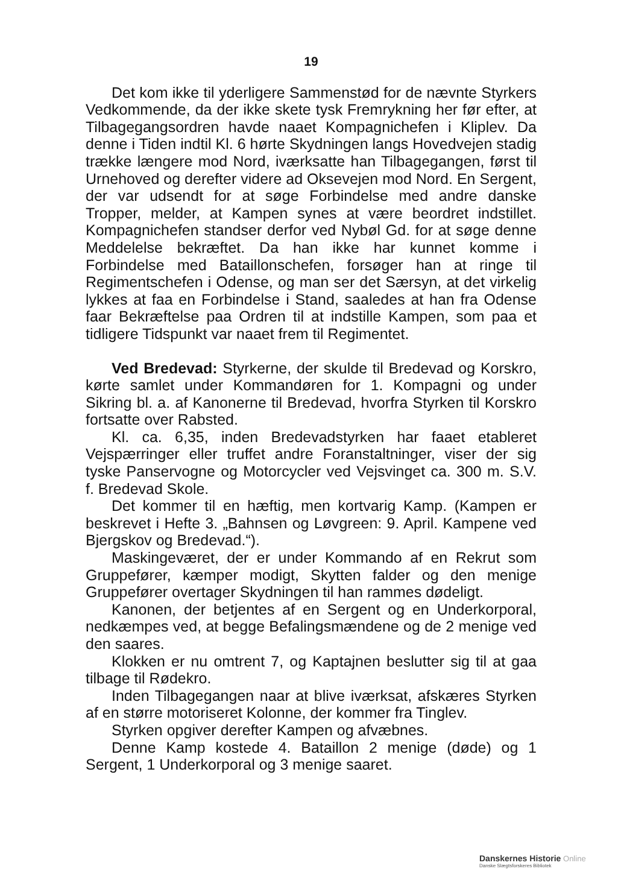19
Det kom ikke til yderligere Sammenstød for de nævnte Styrkers Vedkommende, da der ikke skete tysk Fremrykning her før efter, at Tilbagegangsordren havde naaet Kompagnichefen i Kliplev. Da denne i Tiden indtil Kl. 6 hørte Skydningen langs Hovedvejen stadig trække længere mod Nord, iværksatte han Tilbagegangen, først til Urnehoved og derefter videre ad Oksevejen mod Nord. En Sergent, der var udsendt for at søge Forbindelse med andre danske Tropper, melder, at Kampen synes at være beordret indstillet. Kompagnichefen standser derfor ved Nybøl Gd. for at søge denne Meddelelse bekræftet. Da han ikke har kunnet komme i Forbindelse med Bataillonschefen, forsøger han at ringe til Regimentschefen i Odense, og man ser det Særsyn, at det virkelig lykkes at faa en Forbindelse i Stand, saaledes at han fra Odense faar Bekræftelse paa Ordren til at indstille Kampen, som paa et tidligere Tidspunkt var naaet frem til Regimentet.
Ved Bredevad: Styrkerne, der skulde til Bredevad og Korskro, kørte samlet under Kommandøren for 1. Kompagni og under Sikring bl. a. af Kanonerne til Bredevad, hvorfra Styrken til Korskro fortsatte over Rabsted.
Kl. ca. 6,35, inden Bredevadstyrken har faaet etableret Vejspærringer eller truffet andre Foranstaltninger, viser der sig tyske Panservogne og Motorcycler ved Vejsvinget ca. 300 m. S.V. f. Bredevad Skole.
Det kommer til en hæftig, men kortvarig Kamp. (Kampen er beskrevet i Hefte 3. „Bahnsen og Løvgreen: 9. April. Kampene ved Bjergskov og Bredevad.“).
Maskingeværet, der er under Kommando af en Rekrut som Gruppefører, kæmper modigt, Skytten falder og den menige Gruppefører overtager Skydningen til han rammes dødeligt.
Kanonen, der betjentes af en Sergent og en Underkorporal, nedkæmpes ved, at begge Befalingsmændene og de 2 menige ved den saares.
Klokken er nu omtrent 7, og Kaptajnen beslutter sig til at gaa tilbage til Rødekro.
Inden Tilbagegangen naar at blive iværksat, afskæres Styrken af en større motoriseret Kolonne, der kommer fra Tinglev.
Styrken opgiver derefter Kampen og afvæbnes.
Denne Kamp kostede 4. Bataillon 2 menige (døde) og 1 Sergent, 1 Underkorporal og 3 menige saaret.
Danskernes Historie Online
Danske Slægtsforskeres Bibliotek